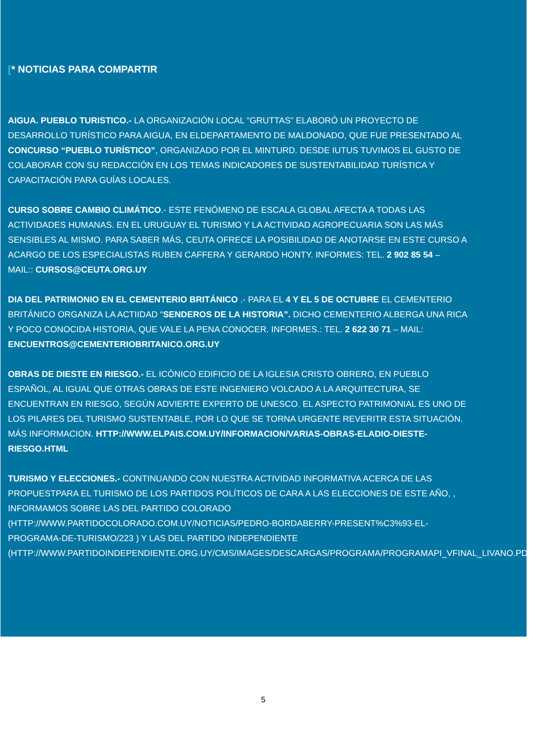[* NOTICIAS PARA COMPARTIR
AIGUA. PUEBLO TURISTICO.- LA ORGANIZACIÓN LOCAL “GRUTTAS” ELABORÓ UN PROYECTO DE DESARROLLO TURÍSTICO PARA AIGUA, EN ELDEPARTAMENTO DE MALDONADO, QUE FUE PRESENTADO AL CONCURSO “PUEBLO TURÍSTICO”, ORGANIZADO POR EL MINTURD. DESDE IUTUS TUVIMOS EL GUSTO DE COLABORAR CON SU REDACCIÓN EN LOS TEMAS INDICADORES DE SUSTENTABILIDAD TURÍSTICA Y CAPACITACIÓN PARA GUÍAS LOCALES.
CURSO SOBRE CAMBIO CLIMÁTICO.- ESTE FENÓMENO DE ESCALA GLOBAL AFECTA A TODAS LAS ACTIVIDADES HUMANAS. EN EL URUGUAY EL TURISMO Y LA ACTIVIDAD AGROPECUARIA SON LAS MÁS SENSIBLES AL MISMO. PARA SABER MÁS, CEUTA OFRECE LA POSIBILIDAD DE ANOTARSE EN ESTE CURSO A ACARGO DE LOS ESPECIALISTAS RUBEN CAFFERA Y GERARDO HONTY. INFORMES: TEL. 2 902 85 54 – MAIL:: CURSOS@CEUTA.ORG.UY
DIA DEL PATRIMONIO EN EL CEMENTERIO BRITÁNICO .- PARA EL 4 Y EL 5 DE OCTUBRE EL CEMENTERIO BRITÁNICO ORGANIZA LA ACTIIDAD “SENDEROS DE LA HISTORIA”. DICHO CEMENTERIO ALBERGA UNA RICA Y POCO CONOCIDA HISTORIA, QUE VALE LA PENA CONOCER. INFORMES.: TEL. 2 622 30 71 – MAIL: ENCUENTROS@CEMENTERIOBRITANICO.ORG.UY
OBRAS DE DIESTE EN RIESGO.- EL ICÓNICO EDIFICIO DE LA IGLESIA CRISTO OBRERO, EN PUEBLO ESPAÑOL, AL IGUAL QUE OTRAS OBRAS DE ESTE INGENIERO VOLCADO A LA ARQUITECTURA, SE ENCUENTRAN EN RIESGO, SEGÚN ADVIERTE EXPERTO DE UNESCO. EL ASPECTO PATRIMONIAL ES UNO DE LOS PILARES DEL TURISMO SUSTENTABLE, POR LO QUE SE TORNA URGENTE REVERITR ESTA SITUACIÓN. MÁS INFORMACION. HTTP://WWW.ELPAIS.COM.UY/INFORMACION/VARIAS-OBRAS-ELADIO-DIESTE-RIESGO.HTML
TURISMO Y ELECCIONES.- CONTINUANDO CON NUESTRA ACTIVIDAD INFORMATIVA ACERCA DE LAS PROPUESTPARA EL TURISMO DE LOS PARTIDOS POLÍTICOS DE CARA A LAS ELECCIONES DE ESTE AÑO, , INFORMAMOS SOBRE LAS DEL PARTIDO COLORADO (HTTP://WWW.PARTIDOCOLORADO.COM.UY/NOTICIAS/PEDRO-BORDABERRY-PRESENT%C3%93-EL-PROGRAMA-DE-TURISMO/223 ) Y LAS DEL PARTIDO INDEPENDIENTE (HTTP://WWW.PARTIDOINDEPENDIENTE.ORG.UY/CMS/IMAGES/DESCARGAS/PROGRAMA/PROGRAMAPI_VFINAL_LIVANO.PDF)
5